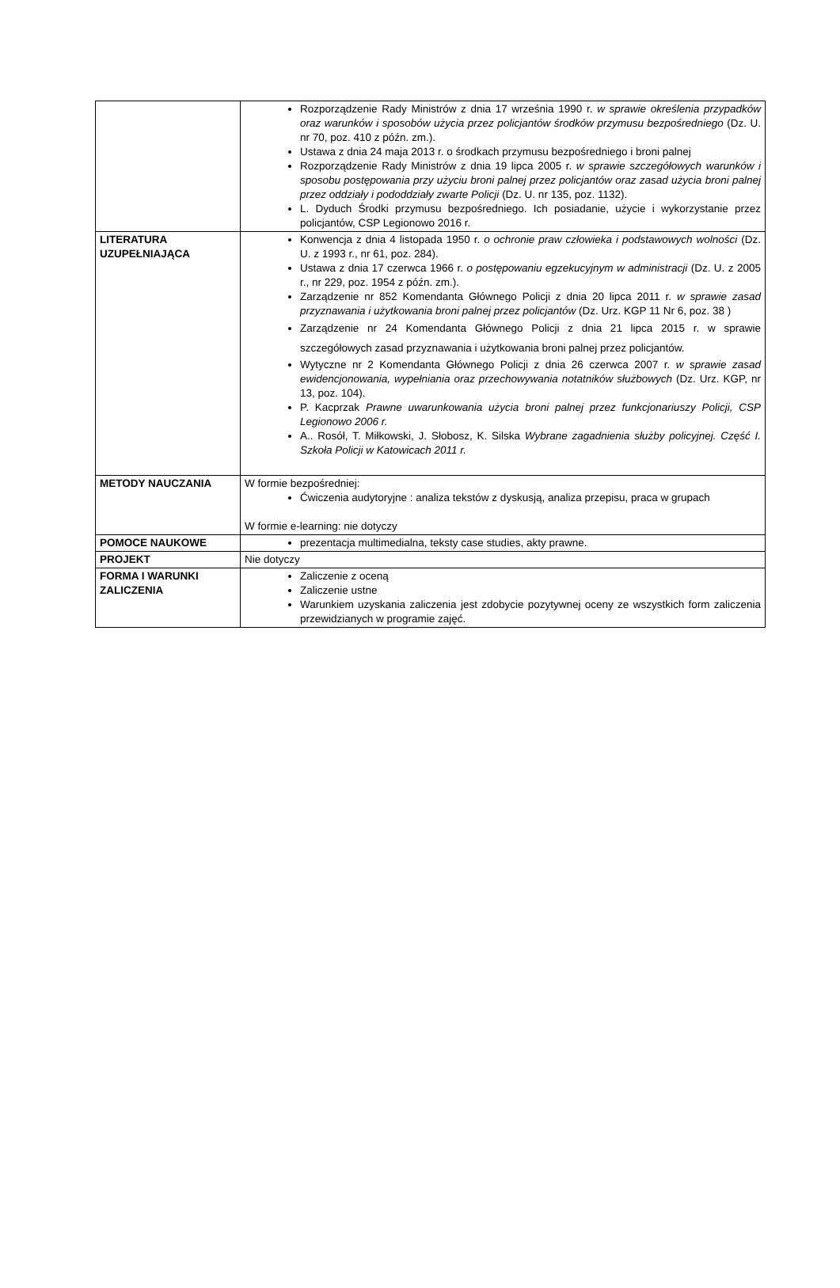| | Rozporządzenie Rady Ministrów z dnia 17 września 1990 r. w sprawie określenia przypadków oraz warunków i sposobów użycia przez policjantów środków przymusu bezpośredniego (Dz. U. nr 70, poz. 410 z późn. zm.). Ustawa z dnia 24 maja 2013 r. o środkach przymusu bezpośredniego i broni palnej Rozporządzenie Rady Ministrów z dnia 19 lipca 2005 r. w sprawie szczegółowych warunków i sposobu postępowania przy użyciu broni palnej przez policjantów oraz zasad użycia broni palnej przez oddziały i pododdziały zwarte Policji (Dz. U. nr 135, poz. 1132). L. Dyduch Środki przymusu bezpośredniego. Ich posiadanie, użycie i wykorzystanie przez policjantów, CSP Legionowo 2016 r. |
| LITERATURA UZUPEŁNIAJĄCA | Konwencja z dnia 4 listopada 1950 r. o ochronie praw człowieka i podstawowych wolności (Dz. U. z 1993 r., nr 61, poz. 284). Ustawa z dnia 17 czerwca 1966 r. o postępowaniu egzekucyjnym w administracji (Dz. U. z 2005 r., nr 229, poz. 1954 z późn. zm.). Zarządzenie nr 852 Komendanta Głównego Policji z dnia 20 lipca 2011 r. w sprawie zasad przyznawania i użytkowania broni palnej przez policjantów (Dz. Urz. KGP 11 Nr 6, poz. 38 ) Zarządzenie nr 24 Komendanta Głównego Policji z dnia 21 lipca 2015 r. w sprawie szczegółowych zasad przyznawania i użytkowania broni palnej przez policjantów. Wytyczne nr 2 Komendanta Głównego Policji z dnia 26 czerwca 2007 r. w sprawie zasad ewidencjonowania, wypełniania oraz przechowywania notatników służbowych (Dz. Urz. KGP, nr 13, poz. 104). P. Kacprzak Prawne uwarunkowania użycia broni palnej przez funkcjonariuszy Policji, CSP Legionowo 2006 r. A.. Rosół, T. Miłkowski, J. Słobosz, K. Silska Wybrane zagadnienia służby policyjnej. Część I. Szkoła Policji w Katowicach 2011 r. |
| METODY NAUCZANIA | W formie bezpośredniej: Ćwiczenia audytoryjne : analiza tekstów z dyskusją, analiza przepisu, praca w grupach W formie e-learning: nie dotyczy |
| POMOCE NAUKOWE | prezentacja multimedialna, teksty case studies, akty prawne. |
| PROJEKT | Nie dotyczy |
| FORMA I WARUNKI ZALICZENIA | Zaliczenie z oceną Zaliczenie ustne Warunkiem uzyskania zaliczenia jest zdobycie pozytywnej oceny ze wszystkich form zaliczenia przewidzianych w programie zajęć. |